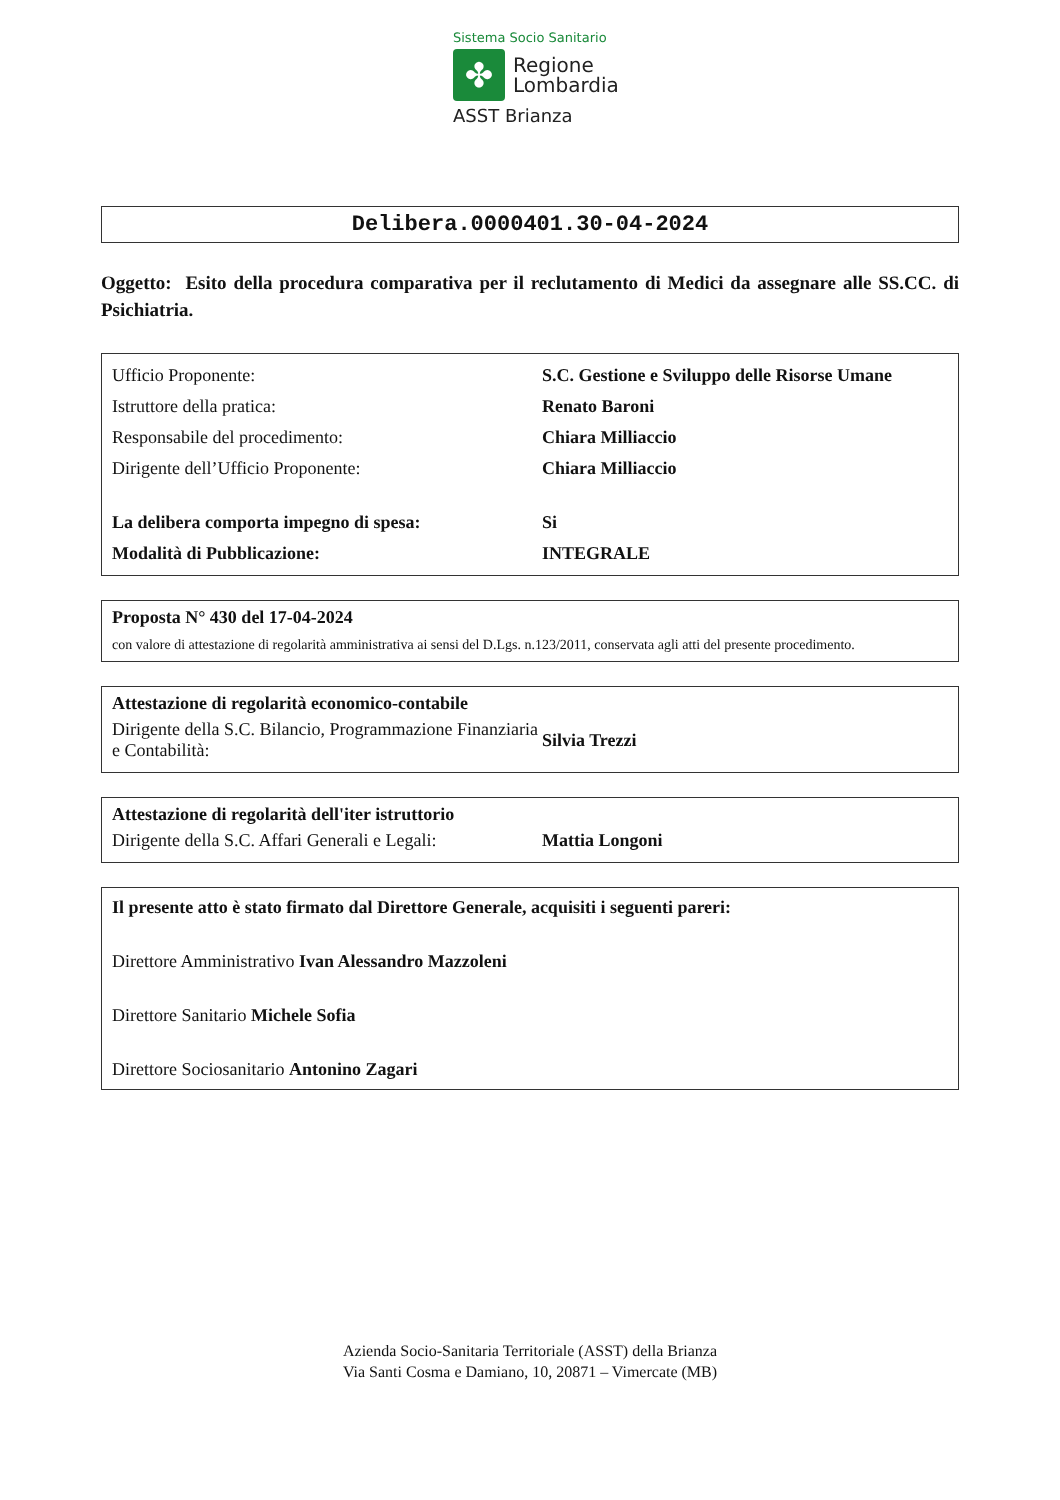Sistema Socio Sanitario
✤
Regione
Lombardia
ASST Brianza
Delibera.0000401.30-04-2024
Oggetto: Esito della procedura comparativa per il reclutamento di Medici da assegnare alle SS.CC. di Psichiatria.
| Ufficio Proponente: | S.C. Gestione e Sviluppo delle Risorse Umane |
| Istruttore della pratica: | Renato Baroni |
| Responsabile del procedimento: | Chiara Milliaccio |
| Dirigente dell’Ufficio Proponente: | Chiara Milliaccio |
| La delibera comporta impegno di spesa: | Si |
| Modalità di Pubblicazione: | INTEGRALE |
Proposta N° 430 del 17-04-2024
con valore di attestazione di regolarità amministrativa ai sensi del D.Lgs. n.123/2011, conservata agli atti del presente procedimento.
Attestazione di regolarità economico-contabile
| Dirigente della S.C. Bilancio, Programmazione Finanziaria e Contabilità: | Silvia Trezzi |
Attestazione di regolarità dell'iter istruttorio
| Dirigente della S.C. Affari Generali e Legali: | Mattia Longoni |
Il presente atto è stato firmato dal Direttore Generale, acquisiti i seguenti pareri:
Direttore Amministrativo Ivan Alessandro Mazzoleni
Direttore Sanitario Michele Sofia
Direttore Sociosanitario Antonino Zagari
Azienda Socio-Sanitaria Territoriale (ASST) della Brianza
Via Santi Cosma e Damiano, 10, 20871 – Vimercate (MB)